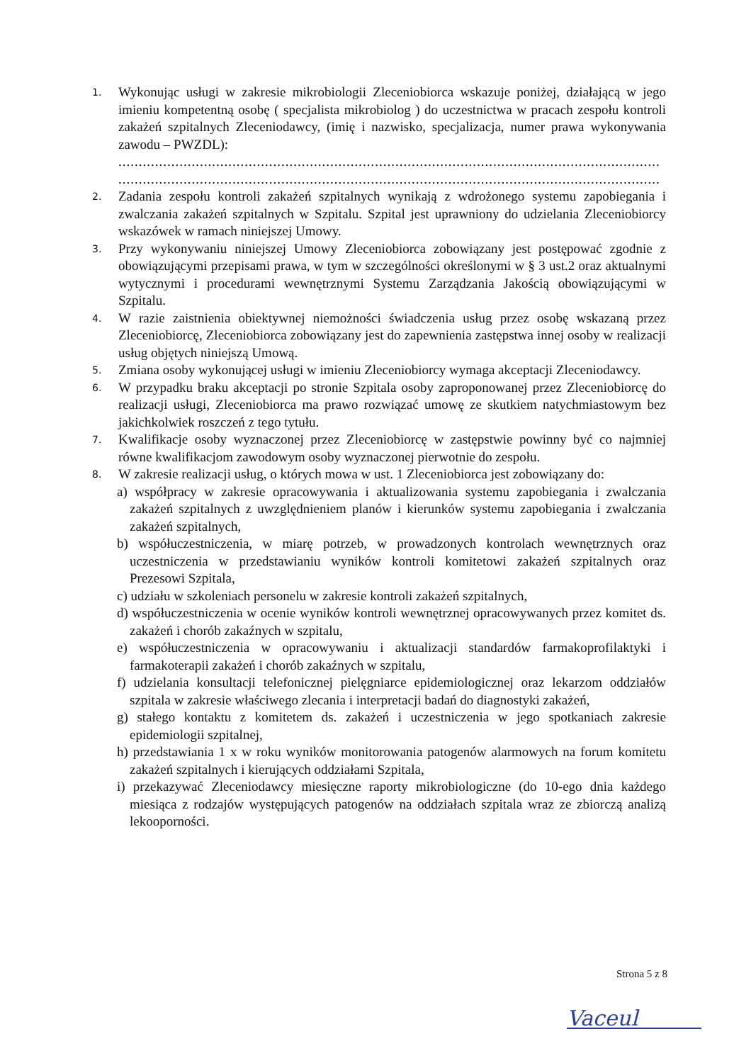1.
Wykonując usługi w zakresie mikrobiologii Zleceniobiorca wskazuje poniżej, działającą w jego imieniu kompetentną osobę ( specjalista mikrobiolog ) do uczestnictwa w pracach zespołu kontroli zakażeń szpitalnych Zleceniodawcy, (imię i nazwisko, specjalizacja, numer prawa wykonywania zawodu – PWZDL):
.....................................................................................................................................
.....................................................................................................................................
2.
Zadania zespołu kontroli zakażeń szpitalnych wynikają z wdrożonego systemu zapobiegania i zwalczania zakażeń szpitalnych w Szpitalu. Szpital jest uprawniony do udzielania Zleceniobiorcy wskazówek w ramach niniejszej Umowy.
3.
Przy wykonywaniu niniejszej Umowy Zleceniobiorca zobowiązany jest postępować zgodnie z obowiązującymi przepisami prawa, w tym w szczególności określonymi w § 3 ust.2 oraz aktualnymi wytycznymi i procedurami wewnętrznymi Systemu Zarządzania Jakością obowiązującymi w Szpitalu.
4.
W razie zaistnienia obiektywnej niemożności świadczenia usług przez osobę wskazaną przez Zleceniobiorcę, Zleceniobiorca zobowiązany jest do zapewnienia zastępstwa innej osoby w realizacji usług objętych niniejszą Umową.
5.
Zmiana osoby wykonującej usługi w imieniu Zleceniobiorcy wymaga akceptacji Zleceniodawcy.
6.
W przypadku braku akceptacji po stronie Szpitala osoby zaproponowanej przez Zleceniobiorcę do realizacji usługi, Zleceniobiorca ma prawo rozwiązać umowę ze skutkiem natychmiastowym bez jakichkolwiek roszczeń z tego tytułu.
7.
Kwalifikacje osoby wyznaczonej przez Zleceniobiorcę w zastępstwie powinny być co najmniej równe kwalifikacjom zawodowym osoby wyznaczonej pierwotnie do zespołu.
8.
W zakresie realizacji usług, o których mowa w ust. 1 Zleceniobiorca jest zobowiązany do:
a) współpracy w zakresie opracowywania i aktualizowania systemu zapobiegania i zwalczania zakażeń szpitalnych z uwzględnieniem planów i kierunków systemu zapobiegania i zwalczania zakażeń szpitalnych,
b) współuczestniczenia, w miarę potrzeb, w prowadzonych kontrolach wewnętrznych oraz uczestniczenia w przedstawianiu wyników kontroli komitetowi zakażeń szpitalnych oraz Prezesowi Szpitala,
c) udziału w szkoleniach personelu w zakresie kontroli zakażeń szpitalnych,
d) współuczestniczenia w ocenie wyników kontroli wewnętrznej opracowywanych przez komitet ds. zakażeń i chorób zakaźnych w szpitalu,
e) współuczestniczenia w opracowywaniu i aktualizacji standardów farmakoprofilaktyki i farmakoterapii zakażeń i chorób zakaźnych w szpitalu,
f) udzielania konsultacji telefonicznej pielęgniarce epidemiologicznej oraz lekarzom oddziałów szpitala w zakresie właściwego zlecania i interpretacji badań do diagnostyki zakażeń,
g) stałego kontaktu z komitetem ds. zakażeń i uczestniczenia w jego spotkaniach zakresie epidemiologii szpitalnej,
h) przedstawiania 1 x w roku wyników monitorowania patogenów alarmowych na forum komitetu zakażeń szpitalnych i kierujących oddziałami Szpitala,
i) przekazywać Zleceniodawcy miesięczne raporty mikrobiologiczne (do 10-ego dnia każdego miesiąca z rodzajów występujących patogenów na oddziałach szpitala wraz ze zbiorczą analizą lekooporności.
Strona 5 z 8
Vaceul